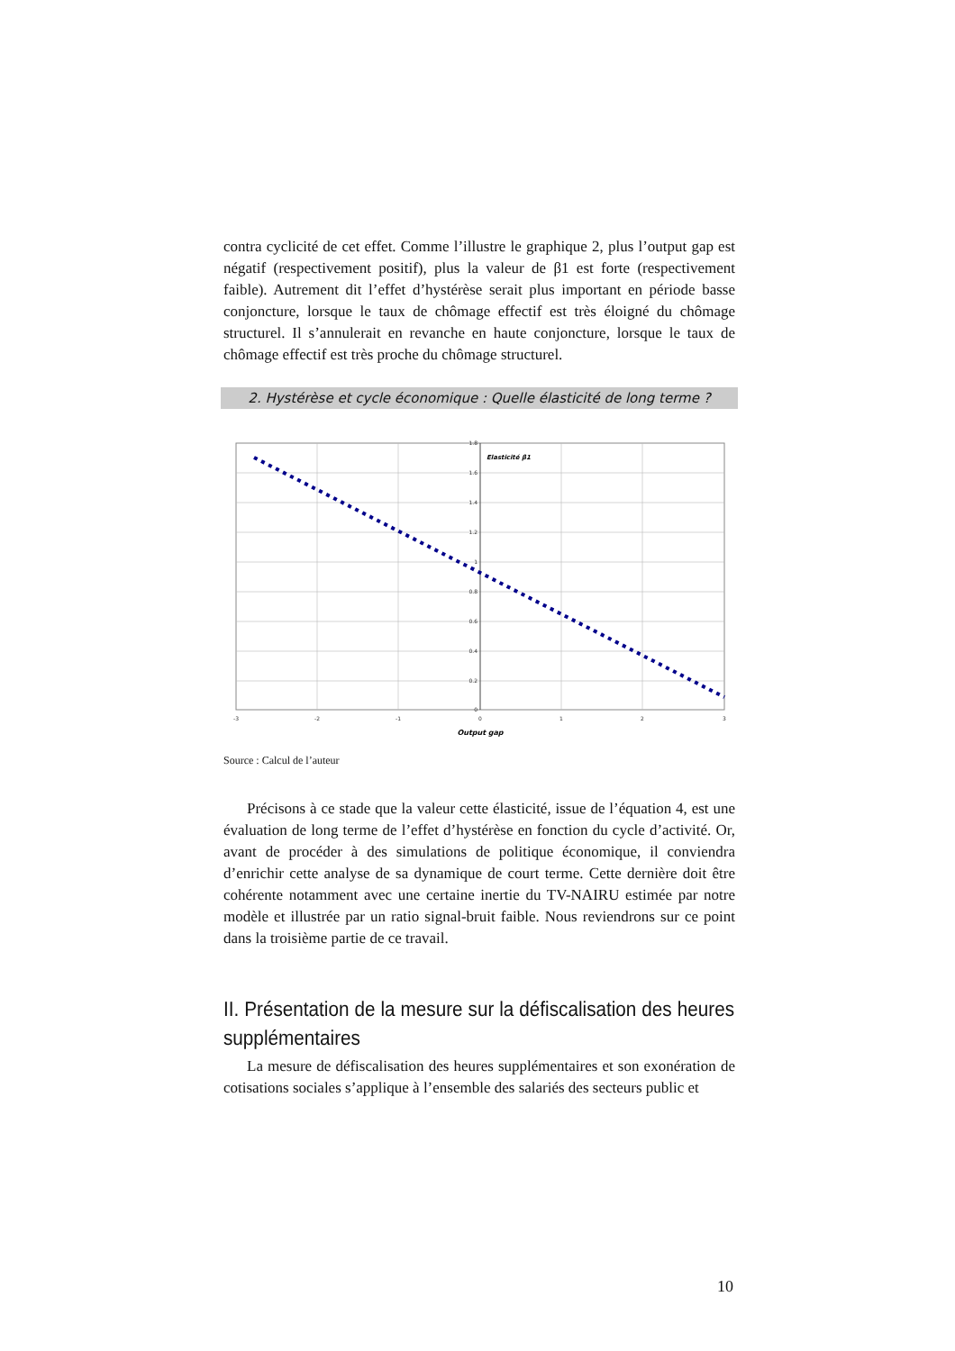contra cyclicité de cet effet. Comme l’illustre le graphique 2, plus l’output gap est négatif (respectivement positif), plus la valeur de β1 est forte (respectivement faible). Autrement dit l’effet d’hystérèse serait plus important en période basse conjoncture, lorsque le taux de chômage effectif est très éloigné du chômage structurel. Il s’annulerait en revanche en haute conjoncture, lorsque le taux de chômage effectif est très proche du chômage structurel.
2. Hystérèse et cycle économique : Quelle élasticité de long terme ?
1.8
1.6
1.4
1.2
1
0.8
0.6
0.4
0.2
0
-3
-2
-1
0
1
2
3
Elasticité β1
Output gap
Source : Calcul de l’auteur
Précisons à ce stade que la valeur cette élasticité, issue de l’équation 4, est une évaluation de long terme de l’effet d’hystérèse en fonction du cycle d’activité. Or, avant de procéder à des simulations de politique économique, il conviendra d’enrichir cette analyse de sa dynamique de court terme. Cette dernière doit être cohérente notamment avec une certaine inertie du TV-NAIRU estimée par notre modèle et illustrée par un ratio signal-bruit faible. Nous reviendrons sur ce point dans la troisième partie de ce travail.
II. Présentation de la mesure sur la défiscalisation des heures supplémentaires
La mesure de défiscalisation des heures supplémentaires et son exonération de cotisations sociales s’applique à l’ensemble des salariés des secteurs public et
10